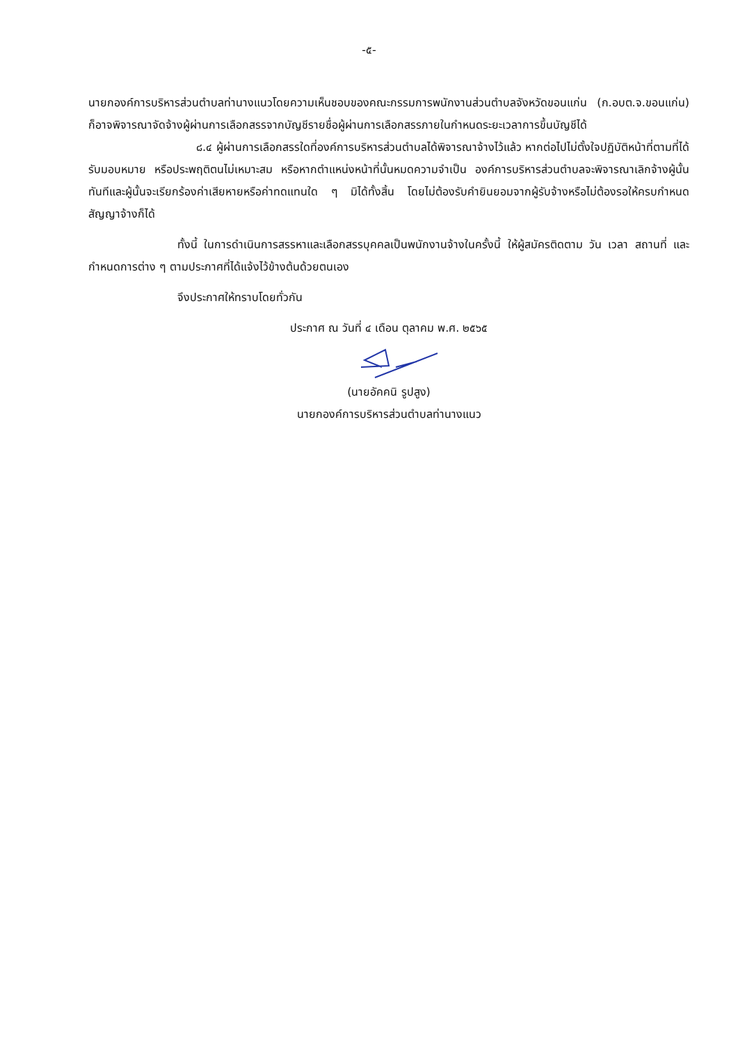-๕-
นายกองค์การบริหารส่วนตำบลท่านางแนวโดยความเห็นชอบของคณะกรรมการพนักงานส่วนตำบลจังหวัดขอนแก่น (ก.อบต.จ.ขอนแก่น) ก็อาจพิจารณาจัดจ้างผู้ผ่านการเลือกสรรจากบัญชีรายชื่อผู้ผ่านการเลือกสรรภายในกำหนดระยะเวลาการขึ้นบัญชีได้
๘.๔ ผู้ผ่านการเลือกสรรใดที่องค์การบริหารส่วนตำบลได้พิจารณาจ้างไว้แล้ว หากต่อไปไม่ตั้งใจปฏิบัติหน้าที่ตามที่ได้รับมอบหมาย หรือประพฤติตนไม่เหมาะสม หรือหากตำแหน่งหน้าที่นั้นหมดความจำเป็น องค์การบริหารส่วนตำบลจะพิจารณาเลิกจ้างผู้นั้นทันทีและผู้นั้นจะเรียกร้องค่าเสียหายหรือค่าทดแทนใด ๆ มิได้ทั้งสิ้น โดยไม่ต้องรับคำยินยอมจากผู้รับจ้างหรือไม่ต้องรอให้ครบกำหนดสัญญาจ้างก็ได้
ทั้งนี้ ในการดำเนินการสรรหาและเลือกสรรบุคคลเป็นพนักงานจ้างในครั้งนี้ ให้ผู้สมัครติดตาม วัน เวลา สถานที่ และกำหนดการต่าง ๆ ตามประกาศที่ได้แจ้งไว้ข้างต้นด้วยตนเอง
จึงประกาศให้ทราบโดยทั่วกัน
ประกาศ ณ วันที่ ๔ เดือน ตุลาคม พ.ศ. ๒๕๖๕
(นายอัคคนิ รูปสูง)
นายกองค์การบริหารส่วนตำบลท่านางแนว